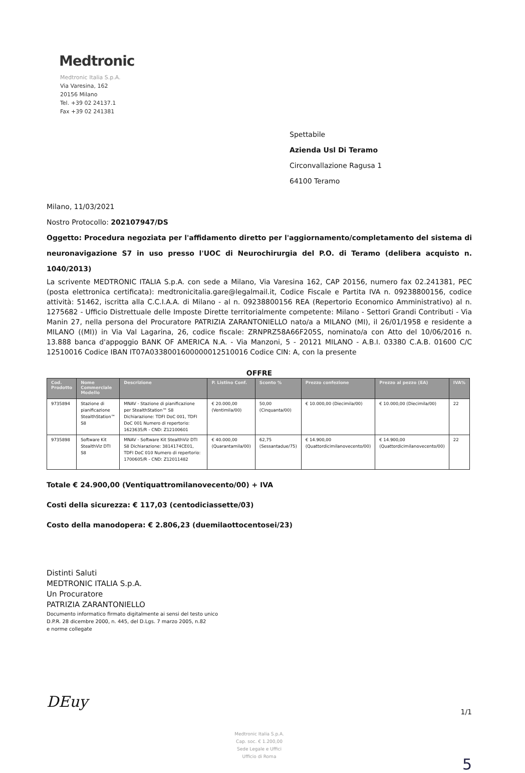Medtronic
Medtronic Italia S.p.A.
Via Varesina, 162
20156 Milano
Tel. +39 02 24137.1
Fax +39 02 241381
Spettabile
Azienda Usl Di Teramo
Circonvallazione Ragusa 1
64100 Teramo
Milano, 11/03/2021
Nostro Protocollo: 202107947/DS
Oggetto: Procedura negoziata per l'affidamento diretto per l'aggiornamento/completamento del sistema di neuronavigazione S7 in uso presso l'UOC di Neurochirurgia del P.O. di Teramo (delibera acquisto n. 1040/2013)
La scrivente MEDTRONIC ITALIA S.p.A. con sede a Milano, Via Varesina 162, CAP 20156, numero fax 02.241381, PEC (posta elettronica certificata): medtronicitalia.gare@legalmail.it, Codice Fiscale e Partita IVA n. 09238800156, codice attività: 51462, iscritta alla C.C.I.A.A. di Milano - al n. 09238800156 REA (Repertorio Economico Amministrativo) al n. 1275682 - Ufficio Distrettuale delle Imposte Dirette territorialmente competente: Milano - Settori Grandi Contributi - Via Manin 27, nella persona del Procuratore PATRIZIA ZARANTONIELLO nato/a a MILANO (MI), il 26/01/1958 e residente a MILANO ((MI)) in Via Val Lagarina, 26, codice fiscale: ZRNPRZ58A66F205S, nominato/a con Atto del 10/06/2016 n. 13.888 banca d'appoggio BANK OF AMERICA N.A. - Via Manzoni, 5 - 20121 MILANO - A.B.I. 03380 C.A.B. 01600 C/C 12510016 Codice IBAN IT07A0338001600000012510016 Codice CIN: A, con la presente
OFFRE
| Cod. Prodotto | Nome Commerciale Modello | Descrizione | P. Listino Conf. | Sconto % | Prezzo confezione | Prezzo al pezzo (EA) | IVA% |
| --- | --- | --- | --- | --- | --- | --- | --- |
| 9735894 | Stazione di pianificazione StealthStation™ S8 | MNAV - Stazione di pianificazione per StealthStation™ S8 Dichiarazione: TDFI DoC 001, TDFI DoC 001 Numero di repertorio: 1623635/R - CND: Z12100601 | € 20.000,00 (Ventimila/00) | 50,00 (Cinquanta/00) | € 10.000,00 (Diecimila/00) | € 10.000,00 (Diecimila/00) | 22 |
| 9735898 | Software Kit StealthViz DTI S8 | MNAV - Software Kit StealthViz DTI S8 Dichiarazione: 3814174CE01, TDFI DoC 010 Numero di repertorio: 1700605/R - CND: Z12011482 | € 40.000,00 (Quarantamila/00) | 62,75 (Sessantadue/75) | € 14.900,00 (Quattordicimilanovecento/00) | € 14.900,00 (Quattordicimilanovecento/00) | 22 |
Totale € 24.900,00 (Ventiquattromilanovecento/00) + IVA
Costi della sicurezza: € 117,03 (centodiciassette/03)
Costo della manodopera: € 2.806,23 (duemilaottocentosei/23)
Distinti Saluti
MEDTRONIC ITALIA S.p.A.
Un Procuratore
PATRIZIA ZARANTONIELLO
Documento informatico firmato digitalmente ai sensi del testo unico
D.P.R. 28 dicembre 2000, n. 445, del D.Lgs. 7 marzo 2005, n.82
e norme collegate
DEuy 1/1
Medtronic Italia S.p.A.
Cap. soc. € 1.200,00
Sede Legale e Uffici
Ufficio di Roma
5